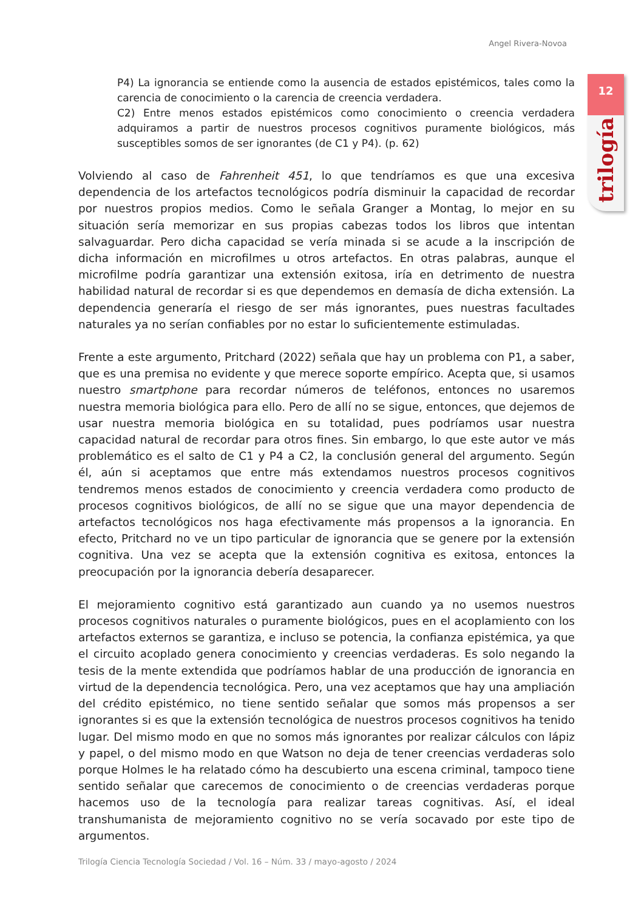Angel Rivera-Novoa
12
trilogía
P4) La ignorancia se entiende como la ausencia de estados epistémicos, tales como la carencia de conocimiento o la carencia de creencia verdadera.
C2) Entre menos estados epistémicos como conocimiento o creencia verdadera adquiramos a partir de nuestros procesos cognitivos puramente biológicos, más susceptibles somos de ser ignorantes (de C1 y P4). (p. 62)
Volviendo al caso de Fahrenheit 451, lo que tendríamos es que una excesiva dependencia de los artefactos tecnológicos podría disminuir la capacidad de recordar por nuestros propios medios. Como le señala Granger a Montag, lo mejor en su situación sería memorizar en sus propias cabezas todos los libros que intentan salvaguardar. Pero dicha capacidad se vería minada si se acude a la inscripción de dicha información en microfilmes u otros artefactos. En otras palabras, aunque el microfilme podría garantizar una extensión exitosa, iría en detrimento de nuestra habilidad natural de recordar si es que dependemos en demasía de dicha extensión. La dependencia generaría el riesgo de ser más ignorantes, pues nuestras facultades naturales ya no serían confiables por no estar lo suficientemente estimuladas.
Frente a este argumento, Pritchard (2022) señala que hay un problema con P1, a saber, que es una premisa no evidente y que merece soporte empírico. Acepta que, si usamos nuestro smartphone para recordar números de teléfonos, entonces no usaremos nuestra memoria biológica para ello. Pero de allí no se sigue, entonces, que dejemos de usar nuestra memoria biológica en su totalidad, pues podríamos usar nuestra capacidad natural de recordar para otros fines. Sin embargo, lo que este autor ve más problemático es el salto de C1 y P4 a C2, la conclusión general del argumento. Según él, aún si aceptamos que entre más extendamos nuestros procesos cognitivos tendremos menos estados de conocimiento y creencia verdadera como producto de procesos cognitivos biológicos, de allí no se sigue que una mayor dependencia de artefactos tecnológicos nos haga efectivamente más propensos a la ignorancia. En efecto, Pritchard no ve un tipo particular de ignorancia que se genere por la extensión cognitiva. Una vez se acepta que la extensión cognitiva es exitosa, entonces la preocupación por la ignorancia debería desaparecer.
El mejoramiento cognitivo está garantizado aun cuando ya no usemos nuestros procesos cognitivos naturales o puramente biológicos, pues en el acoplamiento con los artefactos externos se garantiza, e incluso se potencia, la confianza epistémica, ya que el circuito acoplado genera conocimiento y creencias verdaderas. Es solo negando la tesis de la mente extendida que podríamos hablar de una producción de ignorancia en virtud de la dependencia tecnológica. Pero, una vez aceptamos que hay una ampliación del crédito epistémico, no tiene sentido señalar que somos más propensos a ser ignorantes si es que la extensión tecnológica de nuestros procesos cognitivos ha tenido lugar. Del mismo modo en que no somos más ignorantes por realizar cálculos con lápiz y papel, o del mismo modo en que Watson no deja de tener creencias verdaderas solo porque Holmes le ha relatado cómo ha descubierto una escena criminal, tampoco tiene sentido señalar que carecemos de conocimiento o de creencias verdaderas porque hacemos uso de la tecnología para realizar tareas cognitivas. Así, el ideal transhumanista de mejoramiento cognitivo no se vería socavado por este tipo de argumentos.
Trilogía Ciencia Tecnología Sociedad / Vol. 16 – Núm. 33 / mayo-agosto / 2024